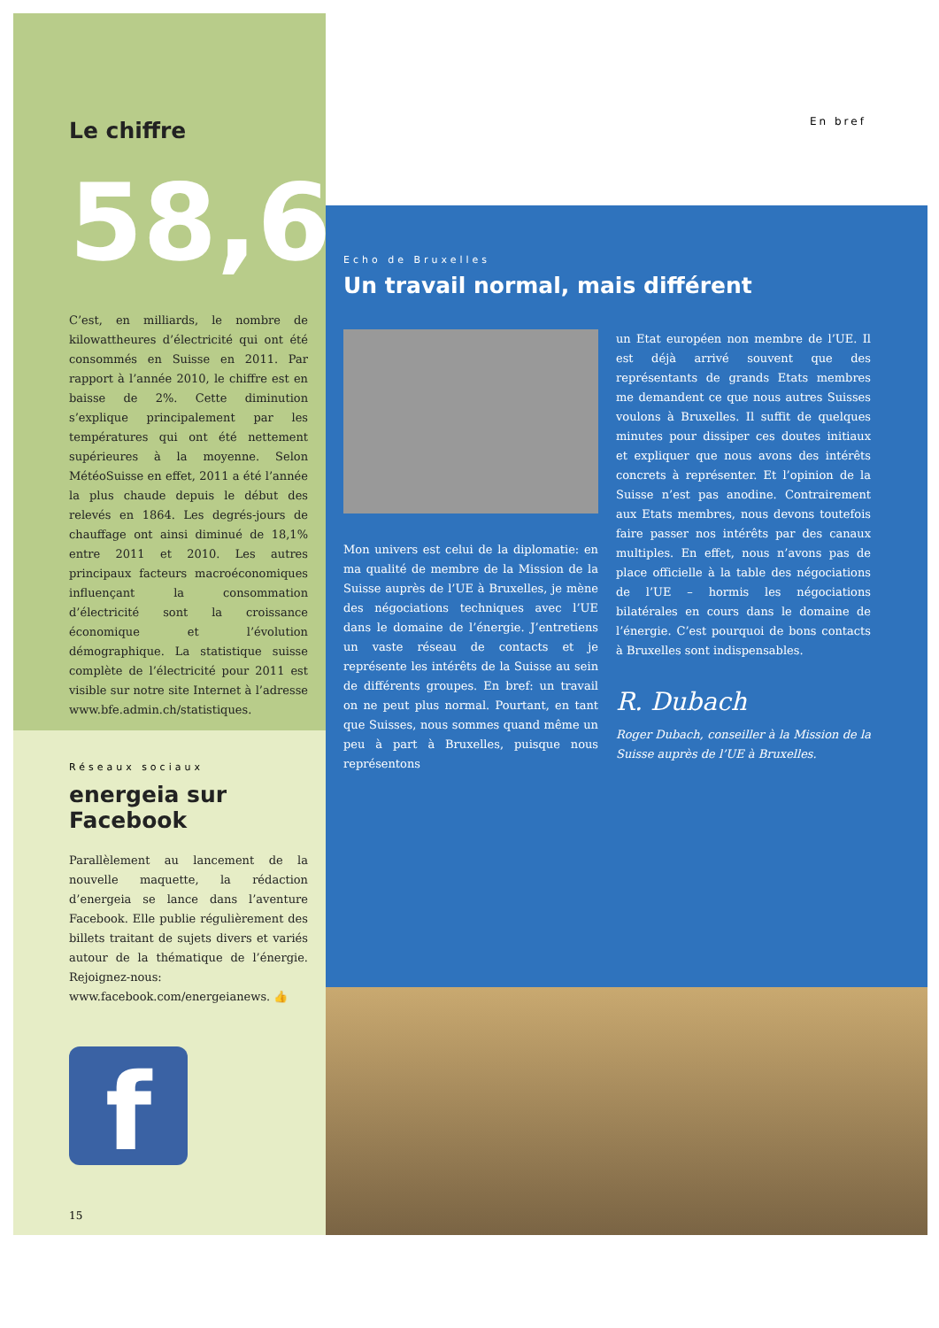En bref
Le chiffre
58,6
C’est, en milliards, le nombre de kilowattheures d’électricité qui ont été consommés en Suisse en 2011. Par rapport à l’année 2010, le chiffre est en baisse de 2%. Cette diminution s’explique principalement par les températures qui ont été nettement supérieures à la moyenne. Selon MétéoSuisse en effet, 2011 a été l’année la plus chaude depuis le début des relevés en 1864. Les degrés-jours de chauffage ont ainsi diminué de 18,1% entre 2011 et 2010. Les autres principaux facteurs macroéconomiques influençant la consommation d’électricité sont la croissance économique et l’évolution démographique. La statistique suisse complète de l’électricité pour 2011 est visible sur notre site Internet à l’adresse www.bfe.admin.ch/statistiques.
Réseaux sociaux
energeia sur Facebook
Parallèlement au lancement de la nouvelle maquette, la rédaction d’energeia se lance dans l’aventure Facebook. Elle publie régulièrement des billets traitant de sujets divers et variés autour de la thématique de l’énergie. Rejoignez-nous: www.facebook.com/energeianews. 👍
f
15
Echo de Bruxelles
Un travail normal, mais différent
Mon univers est celui de la diplomatie: en ma qualité de membre de la Mission de la Suisse auprès de l’UE à Bruxelles, je mène des négociations techniques avec l’UE dans le domaine de l’énergie. J’entretiens un vaste réseau de contacts et je représente les intérêts de la Suisse au sein de différents groupes. En bref: un travail on ne peut plus normal. Pourtant, en tant que Suisses, nous sommes quand même un peu à part à Bruxelles, puisque nous représentons
un Etat européen non membre de l’UE. Il est déjà arrivé souvent que des représentants de grands Etats membres me demandent ce que nous autres Suisses voulons à Bruxelles. Il suffit de quelques minutes pour dissiper ces doutes initiaux et expliquer que nous avons des intérêts concrets à représenter. Et l’opinion de la Suisse n’est pas anodine. Contrairement aux Etats membres, nous devons toutefois faire passer nos intérêts par des canaux multiples. En effet, nous n’avons pas de place officielle à la table des négociations de l’UE – hormis les négociations bilatérales en cours dans le domaine de l’énergie. C’est pourquoi de bons contacts à Bruxelles sont indispensables.
R. Dubach
Roger Dubach, conseiller à la Mission de la Suisse auprès de l’UE à Bruxelles.